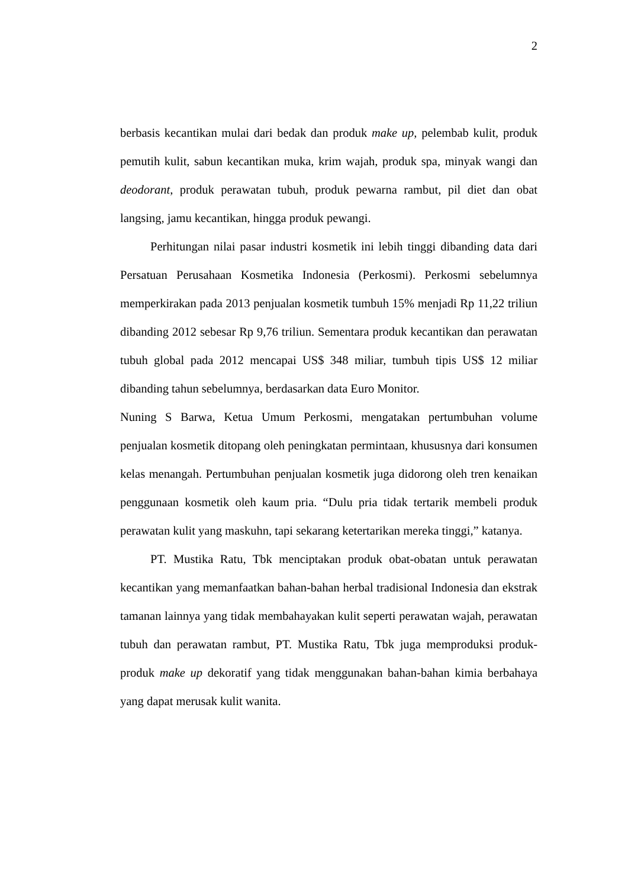2
berbasis kecantikan mulai dari bedak dan produk make up, pelembab kulit, produk pemutih kulit, sabun kecantikan muka, krim wajah, produk spa, minyak wangi dan deodorant, produk perawatan tubuh, produk pewarna rambut, pil diet dan obat langsing, jamu kecantikan, hingga produk pewangi.
Perhitungan nilai pasar industri kosmetik ini lebih tinggi dibanding data dari Persatuan Perusahaan Kosmetika Indonesia (Perkosmi). Perkosmi sebelumnya memperkirakan pada 2013 penjualan kosmetik tumbuh 15% menjadi Rp 11,22 triliun dibanding 2012 sebesar Rp 9,76 triliun. Sementara produk kecantikan dan perawatan tubuh global pada 2012 mencapai US$ 348 miliar, tumbuh tipis US$ 12 miliar dibanding tahun sebelumnya, berdasarkan data Euro Monitor.
Nuning S Barwa, Ketua Umum Perkosmi, mengatakan pertumbuhan volume penjualan kosmetik ditopang oleh peningkatan permintaan, khususnya dari konsumen kelas menangah. Pertumbuhan penjualan kosmetik juga didorong oleh tren kenaikan penggunaan kosmetik oleh kaum pria. “Dulu pria tidak tertarik membeli produk perawatan kulit yang maskuhn, tapi sekarang ketertarikan mereka tinggi,” katanya.
PT. Mustika Ratu, Tbk menciptakan produk obat-obatan untuk perawatan kecantikan yang memanfaatkan bahan-bahan herbal tradisional Indonesia dan ekstrak tamanan lainnya yang tidak membahayakan kulit seperti perawatan wajah, perawatan tubuh dan perawatan rambut, PT. Mustika Ratu, Tbk juga memproduksi produk-produk make up dekoratif yang tidak menggunakan bahan-bahan kimia berbahaya yang dapat merusak kulit wanita.